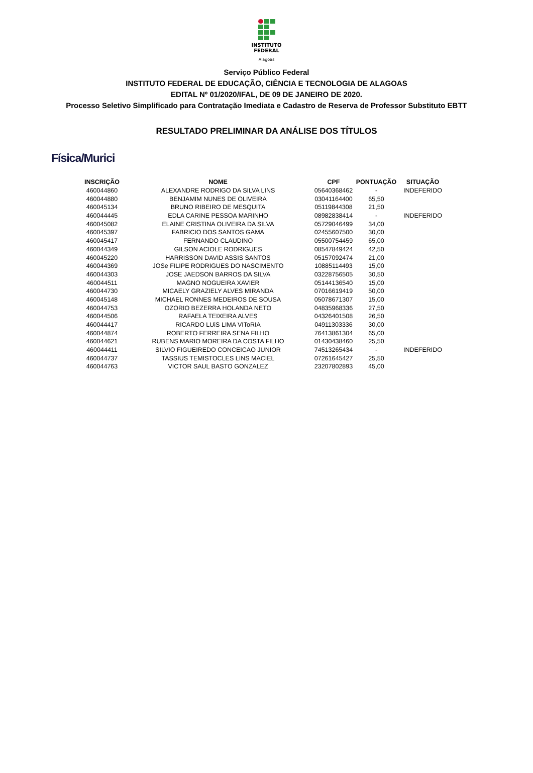INSTITUTO
FEDERAL
Alagoas
Serviço Público Federal
INSTITUTO FEDERAL DE EDUCAÇÃO, CIÊNCIA E TECNOLOGIA DE ALAGOAS
EDITAL Nº 01/2020/IFAL, DE 09 DE JANEIRO DE 2020.
Processo Seletivo Simplificado para Contratação Imediata e Cadastro de Reserva de Professor Substituto EBTT
RESULTADO PRELIMINAR DA ANÁLISE DOS TÍTULOS
Física/Murici
| INSCRIÇÃO | NOME | CPF | PONTUAÇÃO | SITUAÇÃO |
| --- | --- | --- | --- | --- |
| 460044860 | ALEXANDRE RODRIGO DA SILVA LINS | 05640368462 | - | INDEFERIDO |
| 460044880 | BENJAMIM NUNES DE OLIVEIRA | 03041164400 | 65,50 | |
| 460045134 | BRUNO RIBEIRO DE MESQUITA | 05119844308 | 21,50 | |
| 460044445 | EDLA CARINE PESSOA MARINHO | 08982838414 | - | INDEFERIDO |
| 460045082 | ELAINE CRISTINA OLIVEIRA DA SILVA | 05729046499 | 34,00 | |
| 460045397 | FABRICIO DOS SANTOS GAMA | 02455607500 | 30,00 | |
| 460045417 | FERNANDO CLAUDINO | 05500754459 | 65,00 | |
| 460044349 | GILSON ACIOLE RODRIGUES | 08547849424 | 42,50 | |
| 460045220 | HARRISSON DAVID ASSIS SANTOS | 05157092474 | 21,00 | |
| 460044369 | JOSe FILIPE RODRIGUES DO NASCIMENTO | 10885114493 | 15,00 | |
| 460044303 | JOSE JAEDSON BARROS DA SILVA | 03228756505 | 30,50 | |
| 460044511 | MAGNO NOGUEIRA XAVIER | 05144136540 | 15,00 | |
| 460044730 | MICAELY GRAZIELY ALVES MIRANDA | 07016619419 | 50,00 | |
| 460045148 | MICHAEL RONNES MEDEIROS DE SOUSA | 05078671307 | 15,00 | |
| 460044753 | OZORIO BEZERRA HOLANDA NETO | 04835968336 | 27,50 | |
| 460044506 | RAFAELA TEIXEIRA ALVES | 04326401508 | 26,50 | |
| 460044417 | RICARDO LUiS LIMA VIToRIA | 04911303336 | 30,00 | |
| 460044874 | ROBERTO FERREIRA SENA FILHO | 76413861304 | 65,00 | |
| 460044621 | RUBENS MARIO MOREIRA DA COSTA FILHO | 01430438460 | 25,50 | |
| 460044411 | SILVIO FIGUEIREDO CONCEICAO JUNIOR | 74513265434 | - | INDEFERIDO |
| 460044737 | TASSIUS TEMISTOCLES LINS MACIEL | 07261645427 | 25,50 | |
| 460044763 | VICTOR SAUL BASTO GONZALEZ | 23207802893 | 45,00 | |